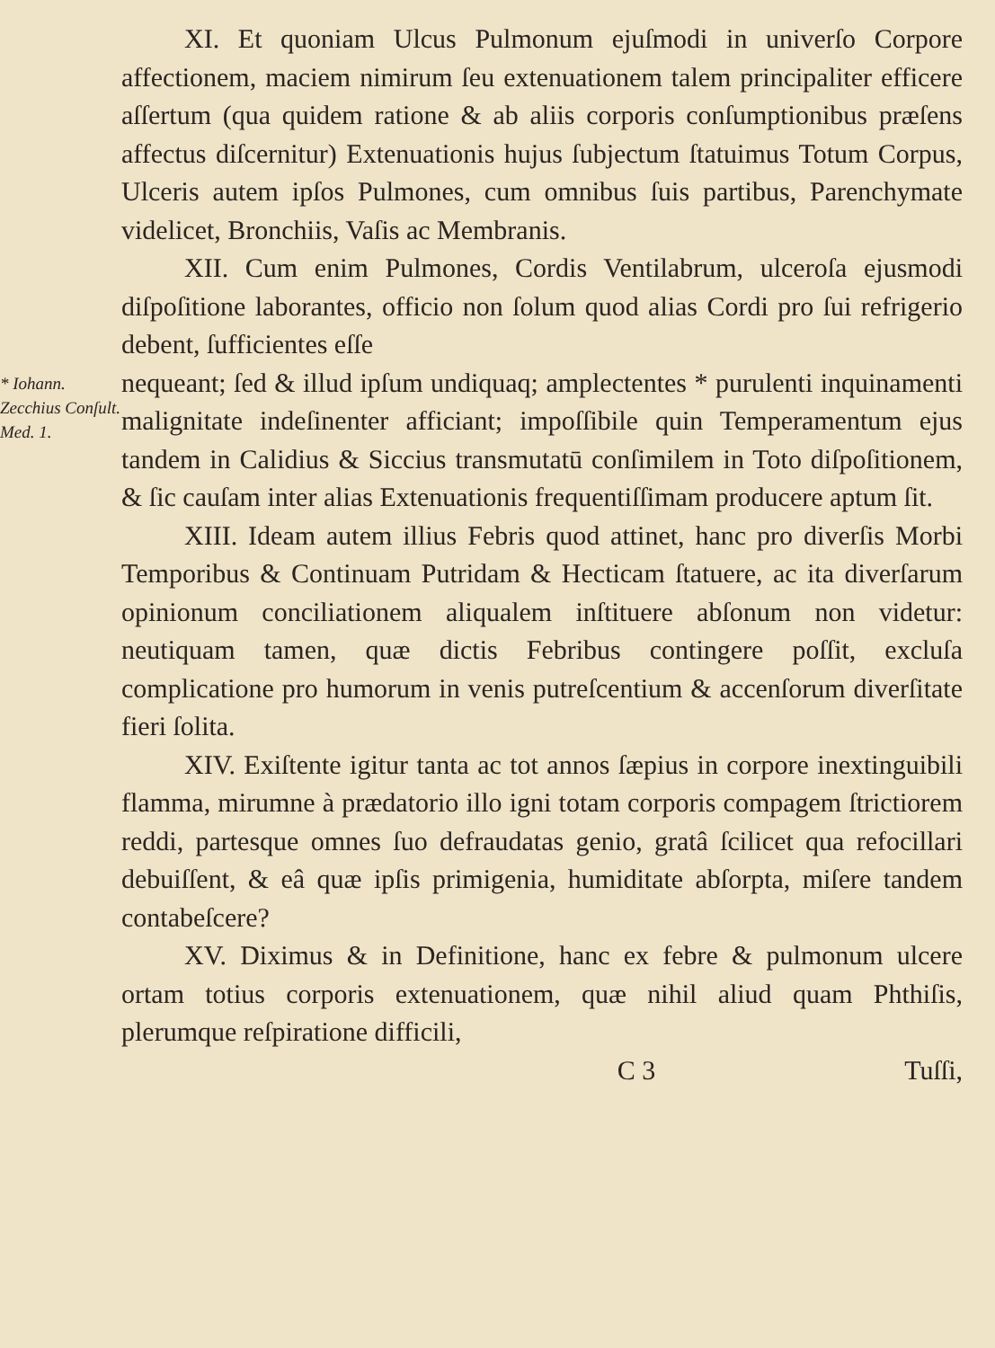XI. Et quoniam Ulcus Pulmonum ejuſmodi in univerſo Corpore affectionem, maciem nimirum ſeu extenuationem talem principaliter efficere aſſertum (qua quidem ratione & ab aliis corporis conſumptionibus præſens affectus diſcernitur) Extenuationis hujus ſubjectum ſtatuimus Totum Corpus, Ulceris autem ipſos Pulmones, cum omnibus ſuis partibus, Parenchymate videlicet, Bronchiis, Vaſis ac Membranis.
XII. Cum enim Pulmones, Cordis Ventilabrum, ulceroſa ejusmodi diſpoſitione laborantes, officio non ſolum quod alias Cordi pro ſui refrigerio debent, ſufficientes eſſe
* Iohann. Zecchius Conſult. Med. 1.
nequeant; ſed & illud ipſum undiquaq; amplectentes * purulenti inquinamenti malignitate indeſinenter afficiant; impoſſibile quin Temperamentum ejus tandem in Calidius & Siccius transmutatū conſimilem in Toto diſpoſitionem, & ſic cauſam inter alias Extenuationis frequentiſſimam producere aptum ſit.
XIII. Ideam autem illius Febris quod attinet, hanc pro diverſis Morbi Temporibus & Continuam Putridam & Hecticam ſtatuere, ac ita diverſarum opinionum conciliationem aliqualem inſtituere abſonum non videtur: neutiquam tamen, quæ dictis Febribus contingere poſſit, excluſa complicatione pro humorum in venis putreſcentium & accenſorum diverſitate fieri ſolita.
XIV. Exiſtente igitur tanta ac tot annos ſæpius in corpore inextinguibili flamma, mirumne à prædatorio illo igni totam corporis compagem ſtrictiorem reddi, partesque omnes ſuo defraudatas genio, gratâ ſcilicet qua refocillari debuiſſent, & eâ quæ ipſis primigenia, humiditate abſorpta, miſere tandem contabeſcere?
XV. Diximus & in Definitione, hanc ex febre & pulmonum ulcere ortam totius corporis extenuationem, quæ nihil aliud quam Phthiſis, plerumque reſpiratione difficili,
C 3 Tuſſi,